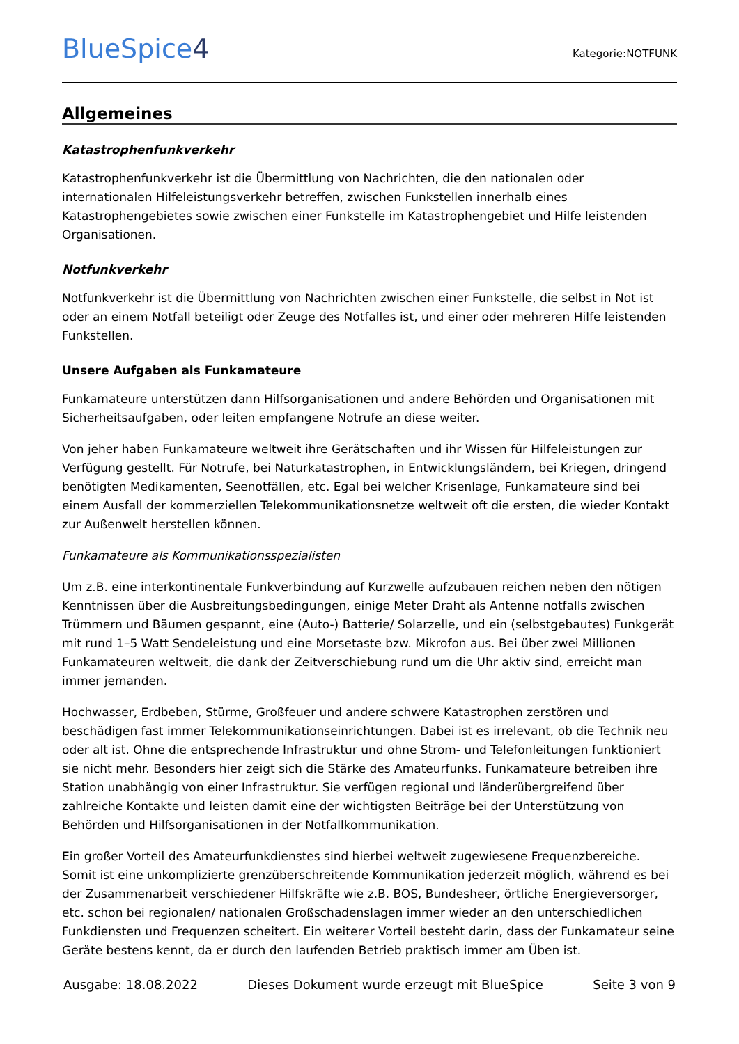BlueSpice4
Kategorie:NOTFUNK
Allgemeines
Katastrophenfunkverkehr
Katastrophenfunkverkehr ist die Übermittlung von Nachrichten, die den nationalen oder internationalen Hilfeleistungsverkehr betreffen, zwischen Funkstellen innerhalb eines Katastrophengebietes sowie zwischen einer Funkstelle im Katastrophengebiet und Hilfe leistenden Organisationen.
Notfunkverkehr
Notfunkverkehr ist die Übermittlung von Nachrichten zwischen einer Funkstelle, die selbst in Not ist oder an einem Notfall beteiligt oder Zeuge des Notfalles ist, und einer oder mehreren Hilfe leistenden Funkstellen.
Unsere Aufgaben als Funkamateure
Funkamateure unterstützen dann Hilfsorganisationen und andere Behörden und Organisationen mit Sicherheitsaufgaben, oder leiten empfangene Notrufe an diese weiter.
Von jeher haben Funkamateure weltweit ihre Gerätschaften und ihr Wissen für Hilfeleistungen zur Verfügung gestellt. Für Notrufe, bei Naturkatastrophen, in Entwicklungsländern, bei Kriegen, dringend benötigten Medikamenten, Seenotfällen, etc. Egal bei welcher Krisenlage, Funkamateure sind bei einem Ausfall der kommerziellen Telekommunikationsnetze weltweit oft die ersten, die wieder Kontakt zur Außenwelt herstellen können.
Funkamateure als Kommunikationsspezialisten
Um z.B. eine interkontinentale Funkverbindung auf Kurzwelle aufzubauen reichen neben den nötigen Kenntnissen über die Ausbreitungsbedingungen, einige Meter Draht als Antenne notfalls zwischen Trümmern und Bäumen gespannt, eine (Auto-) Batterie/ Solarzelle, und ein (selbstgebautes) Funkgerät mit rund 1–5 Watt Sendeleistung und eine Morsetaste bzw. Mikrofon aus. Bei über zwei Millionen Funkamateuren weltweit, die dank der Zeitverschiebung rund um die Uhr aktiv sind, erreicht man immer jemanden.
Hochwasser, Erdbeben, Stürme, Großfeuer und andere schwere Katastrophen zerstören und beschädigen fast immer Telekommunikationseinrichtungen. Dabei ist es irrelevant, ob die Technik neu oder alt ist. Ohne die entsprechende Infrastruktur und ohne Strom- und Telefonleitungen funktioniert sie nicht mehr. Besonders hier zeigt sich die Stärke des Amateurfunks. Funkamateure betreiben ihre Station unabhängig von einer Infrastruktur. Sie verfügen regional und länderübergreifend über zahlreiche Kontakte und leisten damit eine der wichtigsten Beiträge bei der Unterstützung von Behörden und Hilfsorganisationen in der Notfallkommunikation.
Ein großer Vorteil des Amateurfunkdienstes sind hierbei weltweit zugewiesene Frequenzbereiche. Somit ist eine unkomplizierte grenzüberschreitende Kommunikation jederzeit möglich, während es bei der Zusammenarbeit verschiedener Hilfskräfte wie z.B. BOS, Bundesheer, örtliche Energieversorger, etc. schon bei regionalen/ nationalen Großschadenslagen immer wieder an den unterschiedlichen Funkdiensten und Frequenzen scheitert. Ein weiterer Vorteil besteht darin, dass der Funkamateur seine Geräte bestens kennt, da er durch den laufenden Betrieb praktisch immer am Üben ist.
Ausgabe: 18.08.2022 Dieses Dokument wurde erzeugt mit BlueSpice Seite 3 von 9